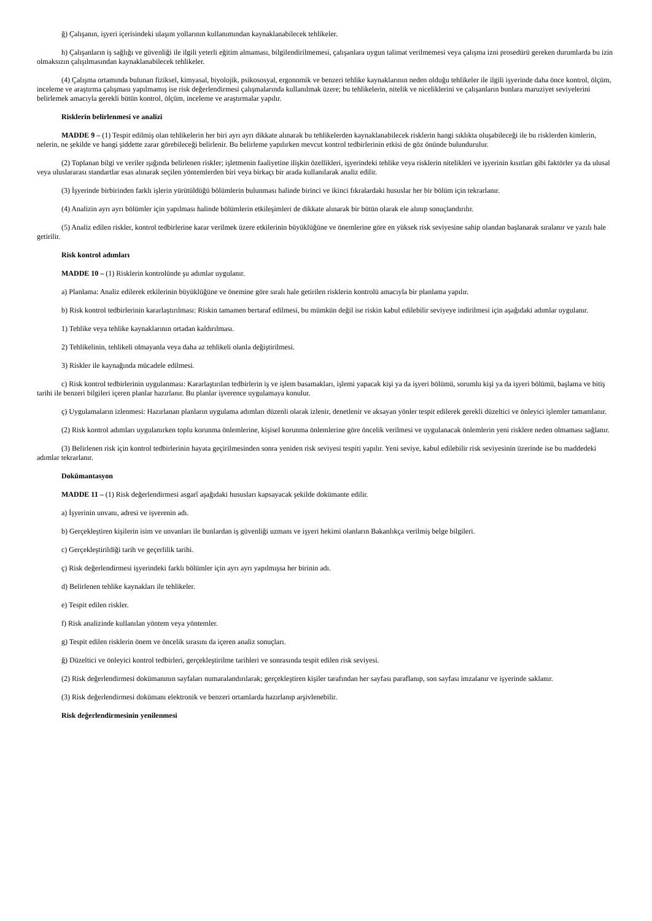ğ) Çalışanın, işyeri içerisindeki ulaşım yollarının kullanımından kaynaklanabilecek tehlikeler.
h) Çalışanların iş sağlığı ve güvenliği ile ilgili yeterli eğitim almaması, bilgilendirilmemesi, çalışanlara uygun talimat verilmemesi veya çalışma izni prosedürü gereken durumlarda bu izin olmaksızın çalışılmasından kaynaklanabilecek tehlikeler.
(4) Çalışma ortamında bulunan fiziksel, kimyasal, biyolojik, psikososyal, ergonomik ve benzeri tehlike kaynaklarının neden olduğu tehlikeler ile ilgili işyerinde daha önce kontrol, ölçüm, inceleme ve araştırma çalışması yapılmamış ise risk değerlendirmesi çalışmalarında kullanılmak üzere; bu tehlikelerin, nitelik ve niceliklerini ve çalışanların bunlara maruziyet seviyelerini belirlemek amacıyla gerekli bütün kontrol, ölçüm, inceleme ve araştırmalar yapılır.
Risklerin belirlenmesi ve analizi
MADDE 9 – (1) Tespit edilmiş olan tehlikelerin her biri ayrı ayrı dikkate alınarak bu tehlikelerden kaynaklanabilecek risklerin hangi sıklıkta oluşabileceği ile bu risklerden kimlerin, nelerin, ne şekilde ve hangi şiddette zarar görebileceği belirlenir. Bu belirleme yapılırken mevcut kontrol tedbirlerinin etkisi de göz önünde bulundurulur.
(2) Toplanan bilgi ve veriler ışığında belirlenen riskler; işletmenin faaliyetine ilişkin özellikleri, işyerindeki tehlike veya risklerin nitelikleri ve işyerinin kısıtları gibi faktörler ya da ulusal veya uluslararası standartlar esas alınarak seçilen yöntemlerden biri veya birkaçı bir arada kullanılarak analiz edilir.
(3) İşyerinde birbirinden farklı işlerin yürütüldüğü bölümlerin bulunması halinde birinci ve ikinci fıkralardaki hususlar her bir bölüm için tekrarlanır.
(4) Analizin ayrı ayrı bölümler için yapılması halinde bölümlerin etkileşimleri de dikkate alınarak bir bütün olarak ele alınıp sonuçlandırılır.
(5) Analiz edilen riskler, kontrol tedbirlerine karar verilmek üzere etkilerinin büyüklüğüne ve önemlerine göre en yüksek risk seviyesine sahip olandan başlanarak sıralanır ve yazılı hale getirilir.
Risk kontrol adımları
MADDE 10 – (1) Risklerin kontrolünde şu adımlar uygulanır.
a) Planlama: Analiz edilerek etkilerinin büyüklüğüne ve önemine göre sıralı hale getirilen risklerin kontrolü amacıyla bir planlama yapılır.
b) Risk kontrol tedbirlerinin kararlaştırılması: Riskin tamamen bertaraf edilmesi, bu mümkün değil ise riskin kabul edilebilir seviyeye indirilmesi için aşağıdaki adımlar uygulanır.
1) Tehlike veya tehlike kaynaklarının ortadan kaldırılması.
2) Tehlikelinin, tehlikeli olmayanla veya daha az tehlikeli olanla değiştirilmesi.
3) Riskler ile kaynağında mücadele edilmesi.
c) Risk kontrol tedbirlerinin uygulanması: Kararlaştırılan tedbirlerin iş ve işlem basamakları, işlemi yapacak kişi ya da işyeri bölümü, sorumlu kişi ya da işyeri bölümü, başlama ve bitiş tarihi ile benzeri bilgileri içeren planlar hazırlanır. Bu planlar işverence uygulamaya konulur.
ç) Uygulamaların izlenmesi: Hazırlanan planların uygulama adımları düzenli olarak izlenir, denetlenir ve aksayan yönler tespit edilerek gerekli düzeltici ve önleyici işlemler tamamlanır.
(2) Risk kontrol adımları uygulanırken toplu korunma önlemlerine, kişisel korunma önlemlerine göre öncelik verilmesi ve uygulanacak önlemlerin yeni risklere neden olmaması sağlanır.
(3) Belirlenen risk için kontrol tedbirlerinin hayata geçirilmesinden sonra yeniden risk seviyesi tespiti yapılır. Yeni seviye, kabul edilebilir risk seviyesinin üzerinde ise bu maddedeki adımlar tekrarlanır.
Dokümantasyon
MADDE 11 – (1) Risk değerlendirmesi asgarî aşağıdaki hususları kapsayacak şekilde dokümante edilir.
a) İşyerinin unvanı, adresi ve işverenin adı.
b) Gerçekleştiren kişilerin isim ve unvanları ile bunlardan iş güvenliği uzmanı ve işyeri hekimi olanların Bakanlıkça verilmiş belge bilgileri.
c) Gerçekleştirildiği tarih ve geçerlilik tarihi.
ç) Risk değerlendirmesi işyerindeki farklı bölümler için ayrı ayrı yapılmışsa her birinin adı.
d) Belirlenen tehlike kaynakları ile tehlikeler.
e) Tespit edilen riskler.
f) Risk analizinde kullanılan yöntem veya yöntemler.
g) Tespit edilen risklerin önem ve öncelik sırasını da içeren analiz sonuçları.
ğ) Düzeltici ve önleyici kontrol tedbirleri, gerçekleştirilme tarihleri ve sonrasında tespit edilen risk seviyesi.
(2) Risk değerlendirmesi dokümanının sayfaları numaralandırılarak; gerçekleştiren kişiler tarafından her sayfası paraflanıp, son sayfası imzalanır ve işyerinde saklanır.
(3) Risk değerlendirmesi dokümanı elektronik ve benzeri ortamlarda hazırlanıp arşivlenebilir.
Risk değerlendirmesinin yenilenmesi